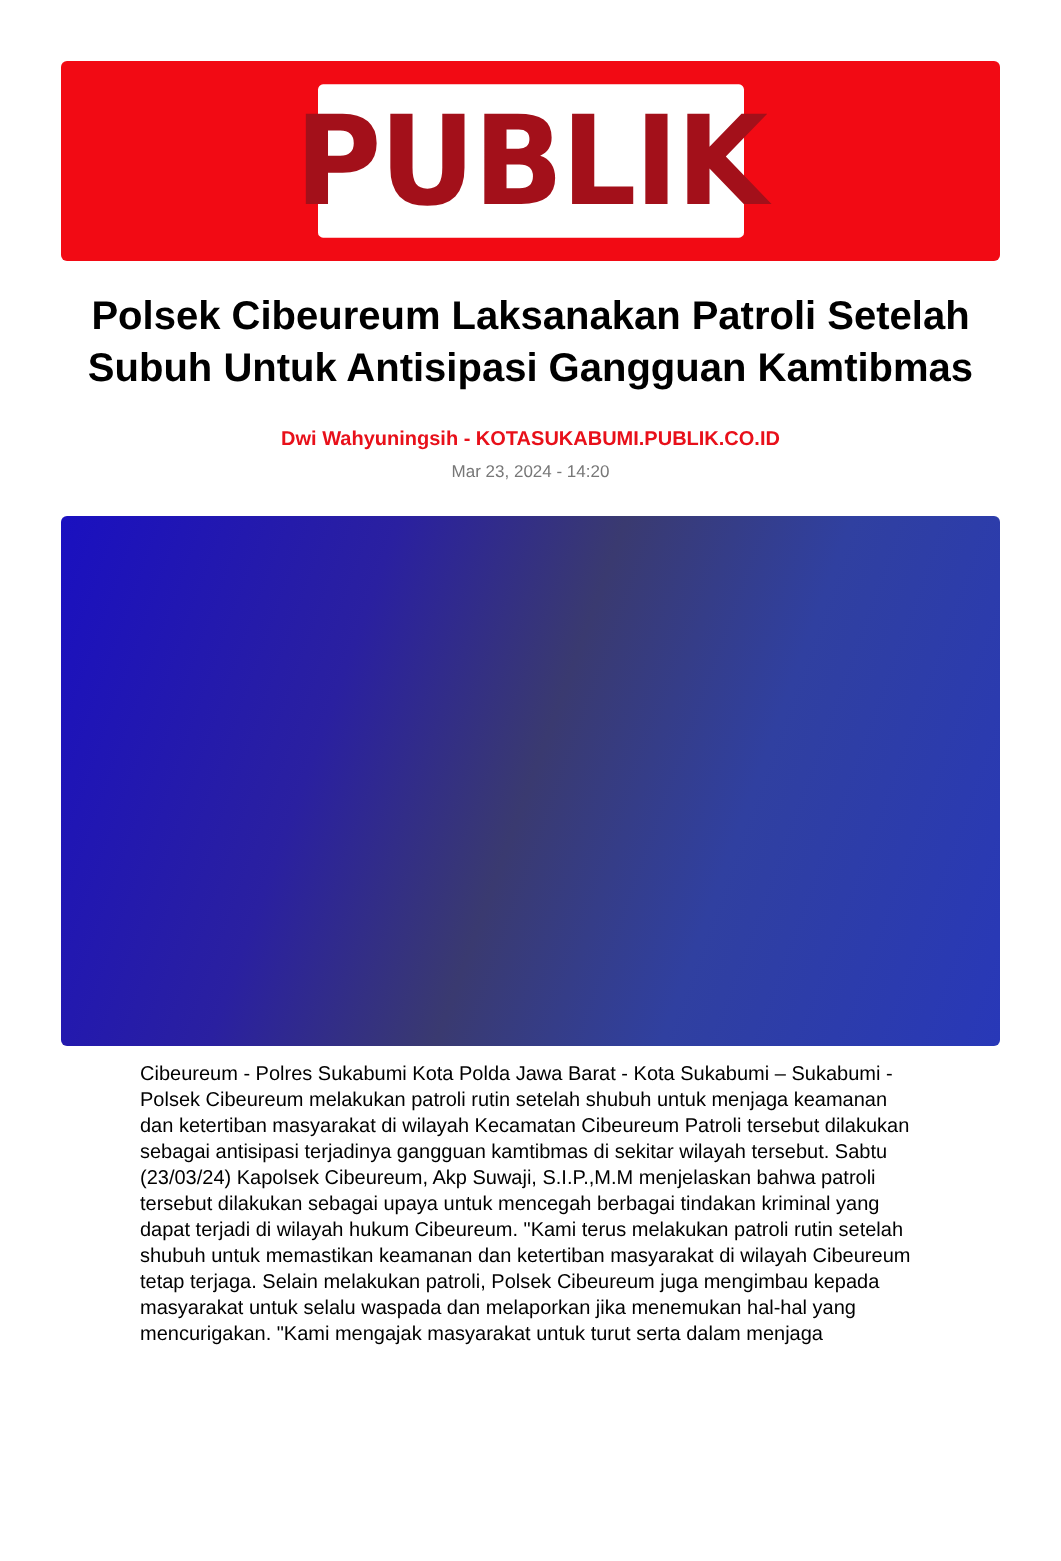PUBLIK
Polsek Cibeureum Laksanakan Patroli Setelah Subuh Untuk Antisipasi Gangguan Kamtibmas
Dwi Wahyuningsih - KOTASUKABUMI.PUBLIK.CO.ID
Mar 23, 2024 - 14:20
Cibeureum - Polres Sukabumi Kota Polda Jawa Barat - Kota Sukabumi – Sukabumi - Polsek Cibeureum melakukan patroli rutin setelah shubuh untuk menjaga keamanan dan ketertiban masyarakat di wilayah Kecamatan Cibeureum Patroli tersebut dilakukan sebagai antisipasi terjadinya gangguan kamtibmas di sekitar wilayah tersebut. Sabtu (23/03/24) Kapolsek Cibeureum, Akp Suwaji, S.I.P.,M.M menjelaskan bahwa patroli tersebut dilakukan sebagai upaya untuk mencegah berbagai tindakan kriminal yang dapat terjadi di wilayah hukum Cibeureum. "Kami terus melakukan patroli rutin setelah shubuh untuk memastikan keamanan dan ketertiban masyarakat di wilayah Cibeureum tetap terjaga. Selain melakukan patroli, Polsek Cibeureum juga mengimbau kepada masyarakat untuk selalu waspada dan melaporkan jika menemukan hal-hal yang mencurigakan. "Kami mengajak masyarakat untuk turut serta dalam menjaga